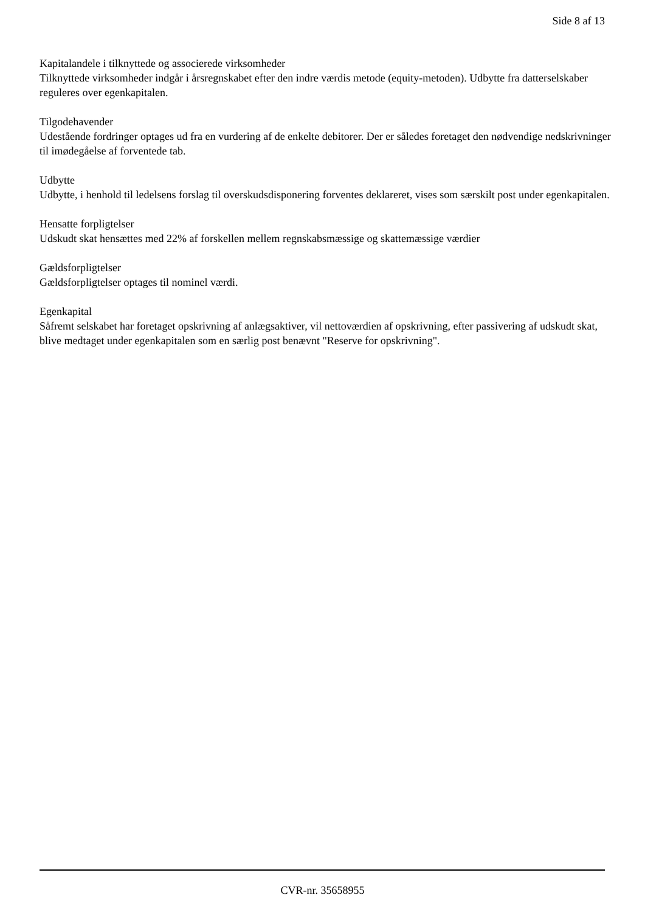Side 8 af 13
Kapitalandele i tilknyttede og associerede virksomheder
Tilknyttede virksomheder indgår i årsregnskabet efter den indre værdis metode (equity-metoden). Udbytte fra datterselskaber reguleres over egenkapitalen.
Tilgodehavender
Udestående fordringer optages ud fra en vurdering af de enkelte debitorer. Der er således foretaget den nødvendige nedskrivninger til imødegåelse af forventede tab.
Udbytte
Udbytte, i henhold til ledelsens forslag til overskudsdisponering forventes deklareret, vises som særskilt post under egenkapitalen.
Hensatte forpligtelser
Udskudt skat hensættes med 22% af forskellen mellem regnskabsmæssige og skattemæssige værdier
Gældsforpligtelser
Gældsforpligtelser optages til nominel værdi.
Egenkapital
Såfremt selskabet har foretaget opskrivning af anlægsaktiver, vil nettoværdien af opskrivning, efter passivering af udskudt skat, blive medtaget under egenkapitalen som en særlig post benævnt "Reserve for opskrivning".
CVR-nr. 35658955